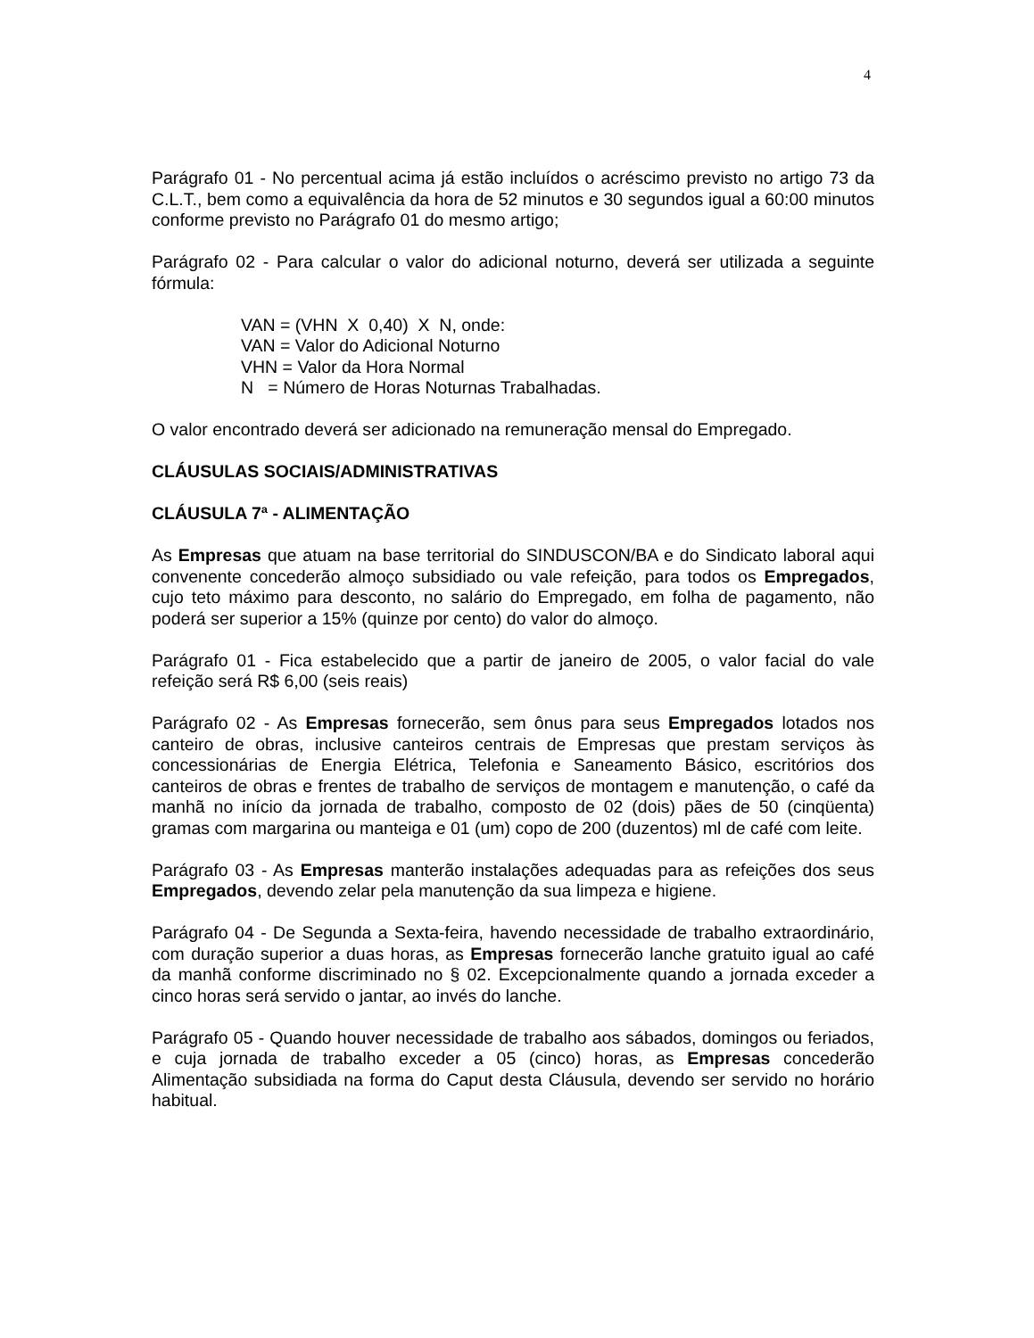4
Parágrafo 01 - No percentual acima já estão incluídos o acréscimo previsto no artigo 73 da C.L.T., bem como a equivalência da hora de 52 minutos e 30 segundos igual a 60:00 minutos conforme previsto no Parágrafo 01 do mesmo artigo;
Parágrafo 02 - Para calcular o valor do adicional noturno, deverá ser utilizada a seguinte fórmula:
VAN = (VHN X 0,40) X N, onde:
VAN = Valor do Adicional Noturno
VHN = Valor da Hora Normal
N = Número de Horas Noturnas Trabalhadas.
O valor encontrado deverá ser adicionado na remuneração mensal do Empregado.
CLÁUSULAS SOCIAIS/ADMINISTRATIVAS
CLÁUSULA 7ª - ALIMENTAÇÃO
As Empresas que atuam na base territorial do SINDUSCON/BA e do Sindicato laboral aqui convenente concederão almoço subsidiado ou vale refeição, para todos os Empregados, cujo teto máximo para desconto, no salário do Empregado, em folha de pagamento, não poderá ser superior a 15% (quinze por cento) do valor do almoço.
Parágrafo 01 - Fica estabelecido que a partir de janeiro de 2005, o valor facial do vale refeição será R$ 6,00 (seis reais)
Parágrafo 02 - As Empresas fornecerão, sem ônus para seus Empregados lotados nos canteiro de obras, inclusive canteiros centrais de Empresas que prestam serviços às concessionárias de Energia Elétrica, Telefonia e Saneamento Básico, escritórios dos canteiros de obras e frentes de trabalho de serviços de montagem e manutenção, o café da manhã no início da jornada de trabalho, composto de 02 (dois) pães de 50 (cinqüenta) gramas com margarina ou manteiga e 01 (um) copo de 200 (duzentos) ml de café com leite.
Parágrafo 03 - As Empresas manterão instalações adequadas para as refeições dos seus Empregados, devendo zelar pela manutenção da sua limpeza e higiene.
Parágrafo 04 - De Segunda a Sexta-feira, havendo necessidade de trabalho extraordinário, com duração superior a duas horas, as Empresas fornecerão lanche gratuito igual ao café da manhã conforme discriminado no § 02. Excepcionalmente quando a jornada exceder a cinco horas será servido o jantar, ao invés do lanche.
Parágrafo 05 - Quando houver necessidade de trabalho aos sábados, domingos ou feriados, e cuja jornada de trabalho exceder a 05 (cinco) horas, as Empresas concederão Alimentação subsidiada na forma do Caput desta Cláusula, devendo ser servido no horário habitual.